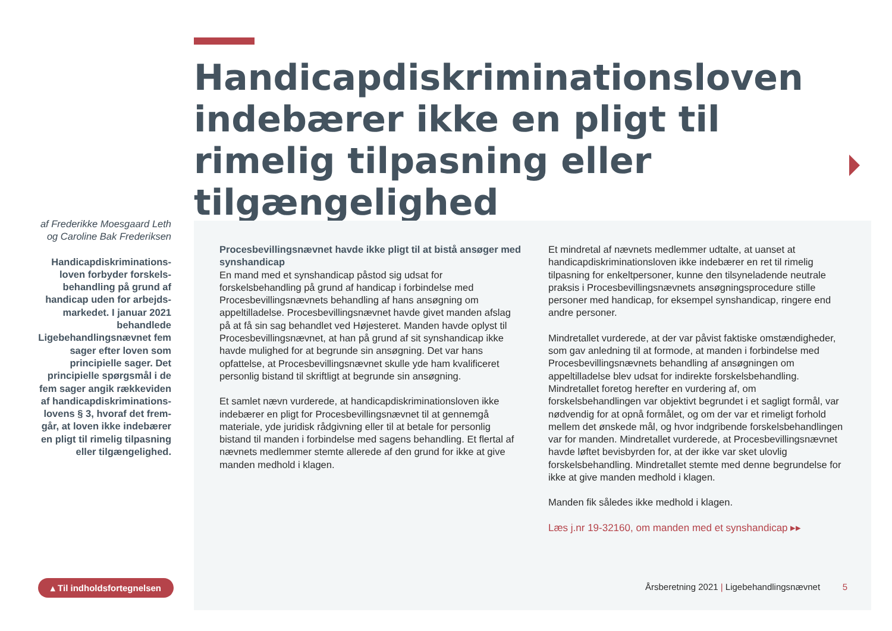Handicapdiskriminationsloven indebærer ikke en pligt til rimelig tilpasning eller tilgængelighed
af Frederikke Moesgaard Leth og Caroline Bak Frederiksen
Handicapdiskriminations­loven forbyder forskels­behandling på grund af handicap uden for arbejds­markedet. I januar 2021 behandlede Ligebehandlings­nævnet fem sager efter loven som principielle sager. Det principielle spørgsmål i de fem sager angik rækkeviden af handicapdiskriminations­lovens § 3, hvoraf det frem­går, at loven ikke indebærer en pligt til rimelig tilpasning eller tilgængelighed.
Procesbevillingsnævnet havde ikke pligt til at bistå ansøger med synshandicap
En mand med et synshandicap påstod sig udsat for forskelsbehandling på grund af handicap i forbindelse med Procesbevillingsnævnets behandling af hans ansøgning om appeltilladelse. Procesbevillingsnævnet havde givet manden afslag på at få sin sag behandlet ved Højesteret. Manden havde oplyst til Procesbevillingsnævnet, at han på grund af sit synshandicap ikke havde mulighed for at begrunde sin ansøgning. Det var hans opfattelse, at Procesbevillingsnævnet skulle yde ham kvalificeret personlig bistand til skriftligt at begrunde sin ansøgning.
Et samlet nævn vurderede, at handicapdiskriminationsloven ikke indebærer en pligt for Procesbevillingsnævnet til at gennemgå materiale, yde juridisk rådgivning eller til at betale for personlig bistand til manden i forbindelse med sagens behandling. Et flertal af nævnets medlemmer stemte allerede af den grund for ikke at give manden medhold i klagen.
Et mindretal af nævnets medlemmer udtalte, at uanset at handicapdiskriminationsloven ikke indebærer en ret til rimelig tilpasning for enkeltpersoner, kunne den tilsyneladende neutrale praksis i Procesbevillingsnævnets ansøgningsprocedure stille personer med handicap, for eksempel synshandicap, ringere end andre personer.
Mindretallet vurderede, at der var påvist faktiske omstændigheder, som gav anledning til at formode, at manden i forbindelse med Procesbevillingsnævnets behandling af ansøgningen om appeltilladelse blev udsat for indirekte forskelsbehandling. Mindretallet foretog herefter en vurdering af, om forskelsbehandlingen var objektivt begrundet i et sagligt formål, var nødvendig for at opnå formålet, og om der var et rimeligt forhold mellem det ønskede mål, og hvor indgribende forskelsbehandlingen var for manden. Mindretallet vurderede, at Procesbevillingsnævnet havde løftet bevisbyrden for, at der ikke var sket ulovlig forskelsbehandling. Mindretallet stemte med denne begrundelse for ikke at give manden medhold i klagen.
Manden fik således ikke medhold i klagen.
Læs j.nr 19-32160, om manden med et synshandicap ▸▸
▴ Til indholdsfortegnelsen
Årsberetning 2021 | Ligebehandlingsnævnet 5